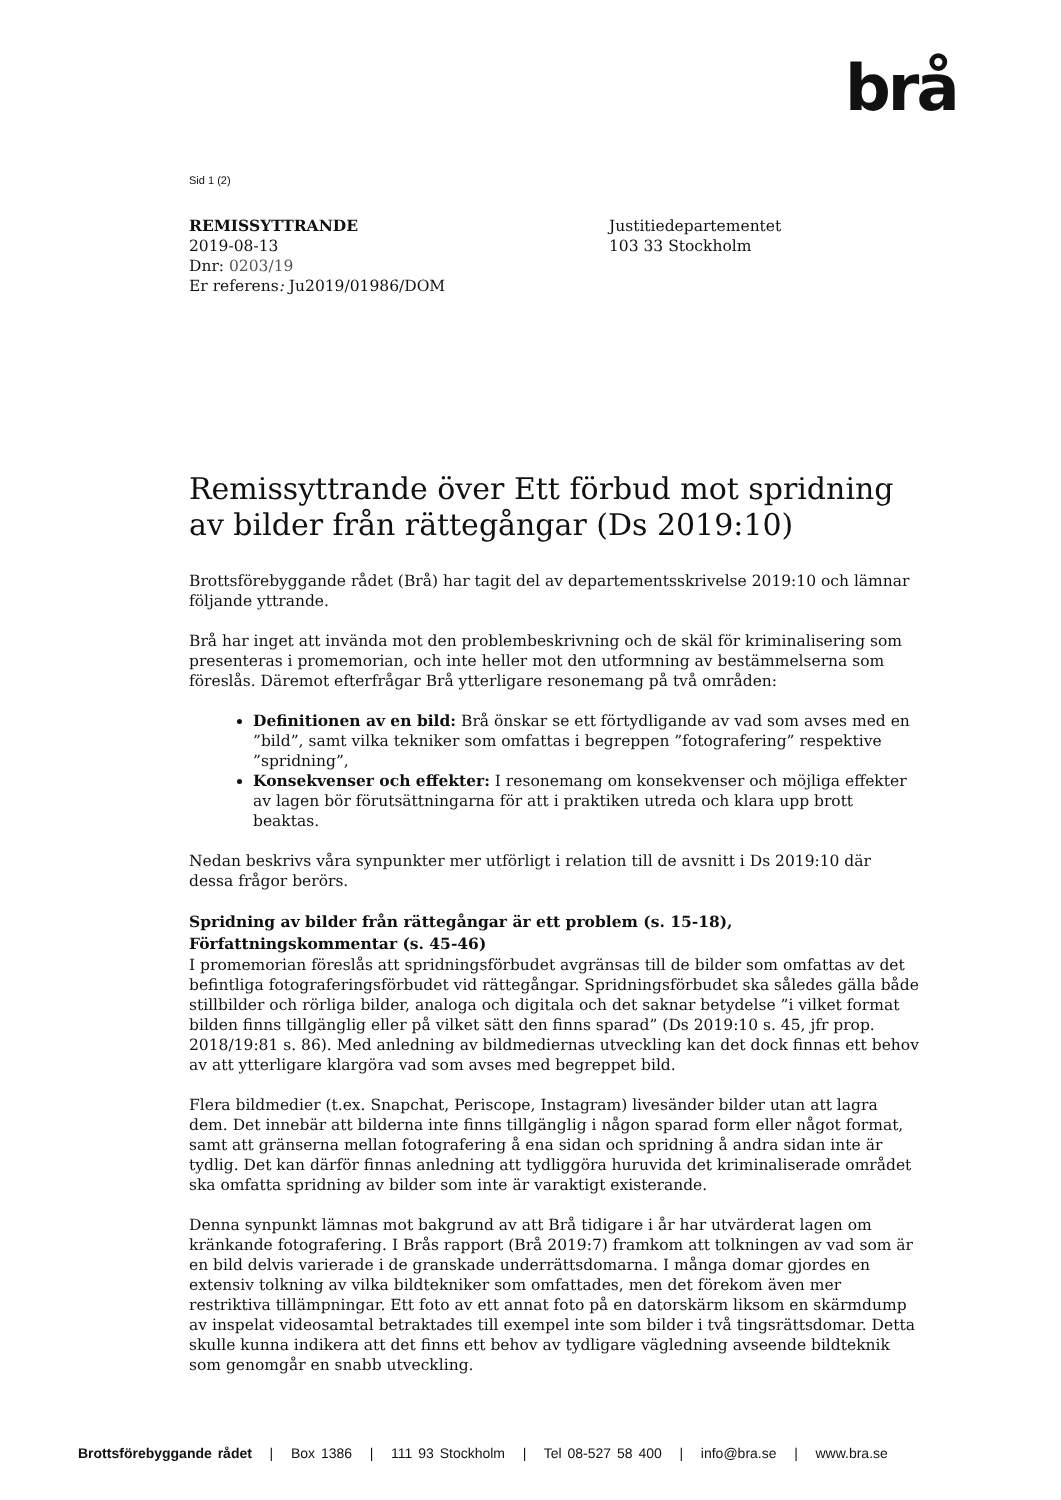brå
Sid 1 (2)
REMISSYTTRANDE
2019-08-13
Dnr: 0203/19
Er referens: Ju2019/01986/DOM
Justitiedepartementet
103 33 Stockholm
Remissyttrande över Ett förbud mot spridning av bilder från rättegångar (Ds 2019:10)
Brottsförebyggande rådet (Brå) har tagit del av departementsskrivelse 2019:10 och lämnar följande yttrande.
Brå har inget att invända mot den problembeskrivning och de skäl för kriminalisering som presenteras i promemorian, och inte heller mot den utformning av bestämmelserna som föreslås. Däremot efterfrågar Brå ytterligare resonemang på två områden:
Definitionen av en bild: Brå önskar se ett förtydligande av vad som avses med en ”bild”, samt vilka tekniker som omfattas i begreppen ”fotografering” respektive ”spridning”,
Konsekvenser och effekter: I resonemang om konsekvenser och möjliga effekter av lagen bör förutsättningarna för att i praktiken utreda och klara upp brott beaktas.
Nedan beskrivs våra synpunkter mer utförligt i relation till de avsnitt i Ds 2019:10 där dessa frågor berörs.
Spridning av bilder från rättegångar är ett problem (s. 15-18), Författningskommentar (s. 45-46)
I promemorian föreslås att spridningsförbudet avgränsas till de bilder som omfattas av det befintliga fotograferingsförbudet vid rättegångar. Spridningsförbudet ska således gälla både stillbilder och rörliga bilder, analoga och digitala och det saknar betydelse ”i vilket format bilden finns tillgänglig eller på vilket sätt den finns sparad” (Ds 2019:10 s. 45, jfr prop. 2018/19:81 s. 86). Med anledning av bildmediernas utveckling kan det dock finnas ett behov av att ytterligare klargöra vad som avses med begreppet bild.
Flera bildmedier (t.ex. Snapchat, Periscope, Instagram) livesänder bilder utan att lagra dem. Det innebär att bilderna inte finns tillgänglig i någon sparad form eller något format, samt att gränserna mellan fotografering å ena sidan och spridning å andra sidan inte är tydlig. Det kan därför finnas anledning att tydliggöra huruvida det kriminaliserade området ska omfatta spridning av bilder som inte är varaktigt existerande.
Denna synpunkt lämnas mot bakgrund av att Brå tidigare i år har utvärderat lagen om kränkande fotografering. I Brås rapport (Brå 2019:7) framkom att tolkningen av vad som är en bild delvis varierade i de granskade underrättsdomarna. I många domar gjordes en extensiv tolkning av vilka bildtekniker som omfattades, men det förekom även mer restriktiva tillämpningar. Ett foto av ett annat foto på en datorskärm liksom en skärmdump av inspelat videosamtal betraktades till exempel inte som bilder i två tingsrättsdomar. Detta skulle kunna indikera att det finns ett behov av tydligare vägledning avseende bildteknik som genomgår en snabb utveckling.
Brottsförebyggande rådet | Box 1386 | 111 93 Stockholm | Tel 08-527 58 400 | info@bra.se | www.bra.se